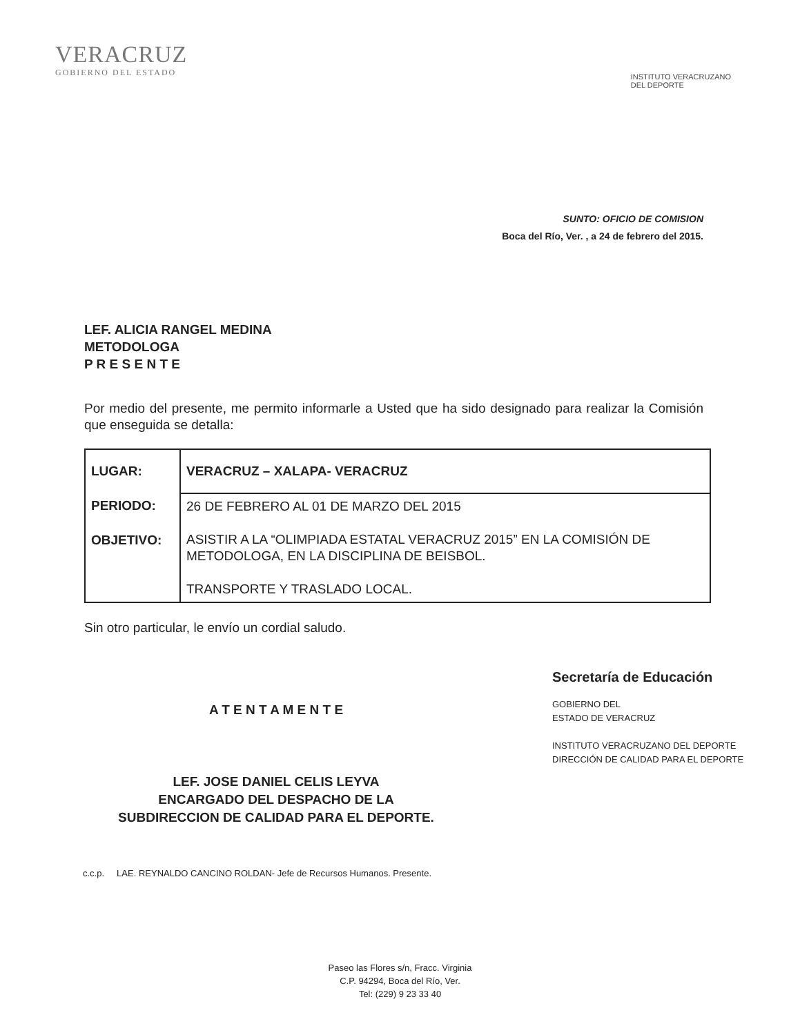VERACRUZ
GOBIERNO DEL ESTADO
INSTITUTO VERACRUZANO
DEL DEPORTE
SUNTO: OFICIO DE COMISION
Boca del Río, Ver. , a 24 de febrero del 2015.
LEF. ALICIA RANGEL MEDINA
METODOLOGA
P R E S E N T E
Por medio del presente, me permito informarle a Usted que ha sido designado para realizar la Comisión que enseguida se detalla:
| LUGAR: PERIODO: OBJETIVO: | VERACRUZ – XALAPA- VERACRUZ |
| | 26 DE FEBRERO AL 01 DE MARZO DEL 2015 ASISTIR A LA “OLIMPIADA ESTATAL VERACRUZ 2015” EN LA COMISIÓN DE METODOLOGA, EN LA DISCIPLINA DE BEISBOL. TRANSPORTE Y TRASLADO LOCAL. |
Sin otro particular, le envío un cordial saludo.
A T E N T A M E N T E
LEF. JOSE DANIEL CELIS LEYVA
ENCARGADO DEL DESPACHO DE LA
SUBDIRECCION DE CALIDAD PARA EL DEPORTE.
Secretaría de Educación
GOBIERNO DEL
ESTADO DE VERACRUZ
INSTITUTO VERACRUZANO DEL DEPORTE
DIRECCIÓN DE CALIDAD PARA EL DEPORTE
c.c.p. LAE. REYNALDO CANCINO ROLDAN- Jefe de Recursos Humanos. Presente.
Paseo las Flores s/n, Fracc. Virginia
C.P. 94294, Boca del Río, Ver.
Tel: (229) 9 23 33 40